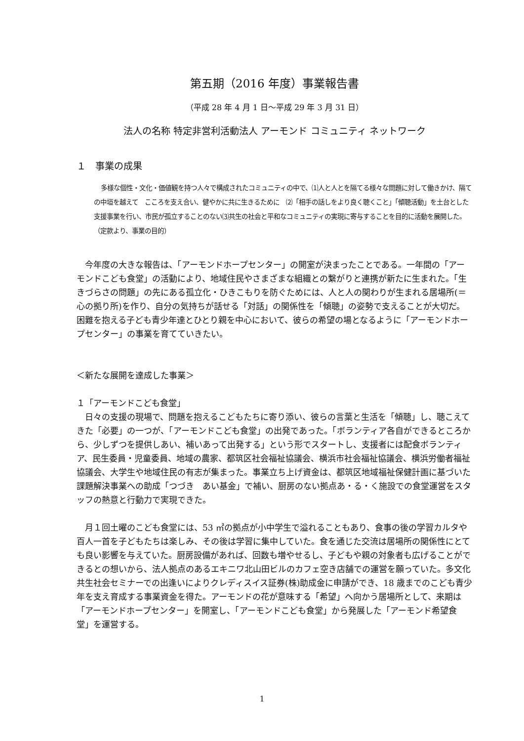第五期（2016 年度）事業報告書
（平成 28 年 4 月 1 日～平成 29 年 3 月 31 日）
法人の名称 特定非営利活動法人 アーモンド コミュニティ ネットワーク
１　事業の成果
多様な個性・文化・価値観を持つ人々で構成されたコミュニティの中で、⑴人と人とを隔てる様々な問題に対して働きかけ、隔ての中垣を越えて　こころを支え合い、健やかに共に生きるために　⑵「相手の話しをより良く聴くこと」「傾聴活動」を土台とした支援事業を行い、市民が孤立することのない⑶共生の社会と平和なコミュニティの実現に寄与することを目的に活動を展開した。（定款より、事業の目的）
　今年度の大きな報告は、「アーモンドホープセンター」の開室が決まったことである。一年間の「アーモンドこども食堂」の活動により、地域住民やさまざまな組織との繋がりと連携が新たに生まれた。「生きづらさの問題」の先にある孤立化・ひきこもりを防ぐためには、人と人の関わりが生まれる居場所(＝心の拠り所)を作り、自分の気持ちが話せる「対話」の関係性を「傾聴」の姿勢で支えることが大切だ。困難を抱える子ども青少年達とひとり親を中心において、彼らの希望の場となるように「アーモンドホープセンター」の事業を育てていきたい。
＜新たな展開を達成した事業＞
１「アーモンドこども食堂」
　日々の支援の現場で、問題を抱えるこどもたちに寄り添い、彼らの言葉と生活を「傾聴」し、聴こえてきた「必要」の一つが、「アーモンドこども食堂」の出発であった。「ボランティア各自ができるところから、少しずつを提供しあい、補いあって出発する」という形でスタートし、支援者には配食ボランティア、民生委員・児童委員、地域の農家、都筑区社会福祉協議会、横浜市社会福祉協議会、横浜労働者福祉協議会、大学生や地域住民の有志が集まった。事業立ち上げ資金は、都筑区地域福祉保健計画に基づいた課題解決事業への助成「つづき　あい基金」で補い、厨房のない拠点あ・る・く施設での食堂運営をスタッフの熱意と行動力で実現できた。
　月１回土曜のこども食堂には、53 ㎡の拠点が小中学生で溢れることもあり、食事の後の学習カルタや百人一首を子どもたちは楽しみ、その後は学習に集中していた。食を通じた交流は居場所の関係性にとても良い影響を与えていた。厨房設備があれば、回数も増やせるし、子どもや親の対象者も広げることができるとの想いから、法人拠点のあるエキニワ北山田ビルのカフェ空き店舗での運営を願っていた。多文化共生社会セミナーでの出逢いによりクレディスイス証券(株)助成金に申請ができ、18 歳までのこども青少年を支え育成する事業資金を得た。アーモンドの花が意味する「希望」へ向かう居場所として、来期は「アーモンドホープセンター」を開室し、「アーモンドこども食堂」から発展した「アーモンド希望食堂」を運営する。
1